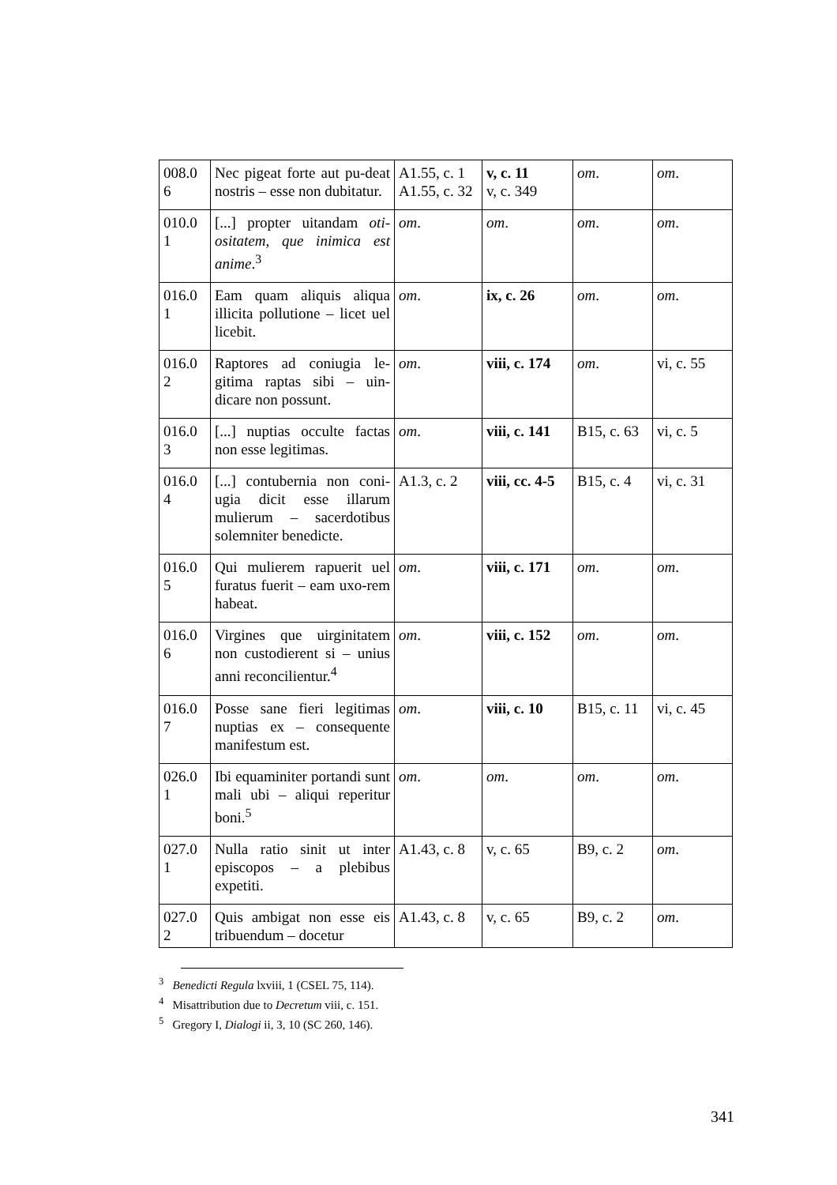| 008.0 6 | Nec pigeat forte aut pu-deat nostris – esse non dubitatur. | A1.55, c. 1 A1.55, c. 32 | v, c. 11 v, c. 349 | om . | om . |
| 010.0 1 | [...] propter uitandam oti-ositatem, que inimica est anime .<sup>3</sup> | om . | om . | om . | om . |
| 016.0 1 | Eam quam aliquis aliqua illicita pollutione – licet uel licebit. | om . | ix, c. 26 | om . | om . |
| 016.0 2 | Raptores ad coniugia le-gitima raptas sibi – uin-dicare non possunt. | om . | viii, c. 174 | om . | vi, c. 55 |
| 016.0 3 | [...] nuptias occulte factas non esse legitimas. | om . | viii, c. 141 | B15, c. 63 | vi, c. 5 |
| 016.0 4 | [...] contubernia non coni-ugia dicit esse illarum mulierum – sacerdotibus solemniter benedicte. | A1.3, c. 2 | viii, cc. 4-5 | B15, c. 4 | vi, c. 31 |
| 016.0 5 | Qui mulierem rapuerit uel furatus fuerit – eam uxo-rem habeat. | om . | viii, c. 171 | om . | om . |
| 016.0 6 | Virgines que uirginitatem non custodierent si – unius anni reconcilientur.<sup>4</sup> | om . | viii, c. 152 | om . | om . |
| 016.0 7 | Posse sane fieri legitimas nuptias ex – consequente manifestum est. | om . | viii, c. 10 | B15, c. 11 | vi, c. 45 |
| 026.0 1 | Ibi equaminiter portandi sunt mali ubi – aliqui reperitur boni.<sup>5</sup> | om . | om . | om . | om . |
| 027.0 1 | Nulla ratio sinit ut inter episcopos – a plebibus expetiti. | A1.43, c. 8 | v, c. 65 | B9, c. 2 | om . |
| 027.0 2 | Quis ambigat non esse eis tribuendum – docetur | A1.43, c. 8 | v, c. 65 | B9, c. 2 | om . |
<sup>3</sup> Benedicti Regula lxviii, 1 (CSEL 75, 114).
<sup>4</sup> Misattribution due to Decretum viii, c. 151.
<sup>5</sup> Gregory I, Dialogi ii, 3, 10 (SC 260, 146).
341